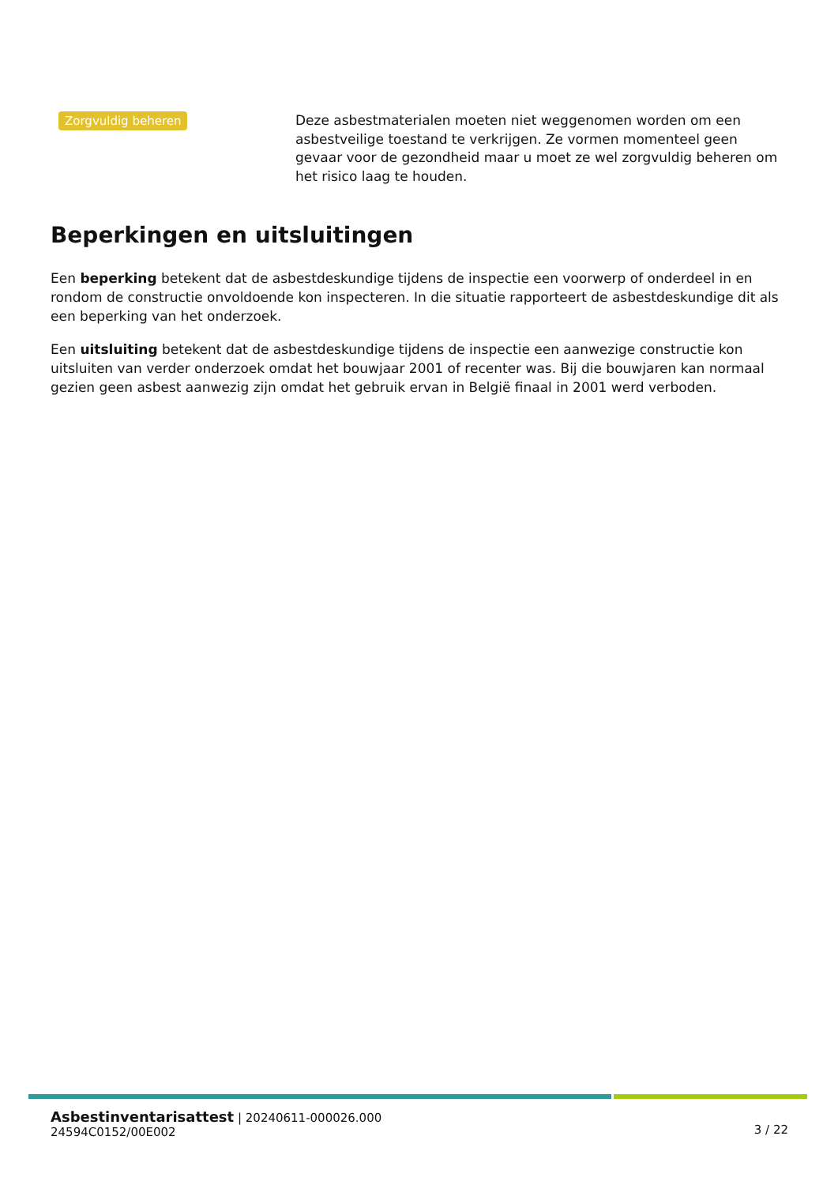Zorgvuldig beheren
Deze asbestmaterialen moeten niet weggenomen worden om een asbestveilige toestand te verkrijgen. Ze vormen momenteel geen gevaar voor de gezondheid maar u moet ze wel zorgvuldig beheren om het risico laag te houden.
Beperkingen en uitsluitingen
Een beperking betekent dat de asbestdeskundige tijdens de inspectie een voorwerp of onderdeel in en rondom de constructie onvoldoende kon inspecteren. In die situatie rapporteert de asbestdeskundige dit als een beperking van het onderzoek.
Een uitsluiting betekent dat de asbestdeskundige tijdens de inspectie een aanwezige constructie kon uitsluiten van verder onderzoek omdat het bouwjaar 2001 of recenter was. Bij die bouwjaren kan normaal gezien geen asbest aanwezig zijn omdat het gebruik ervan in België finaal in 2001 werd verboden.
Asbestinventarisattest | 20240611-000026.000
24594C0152/00E002
3 / 22